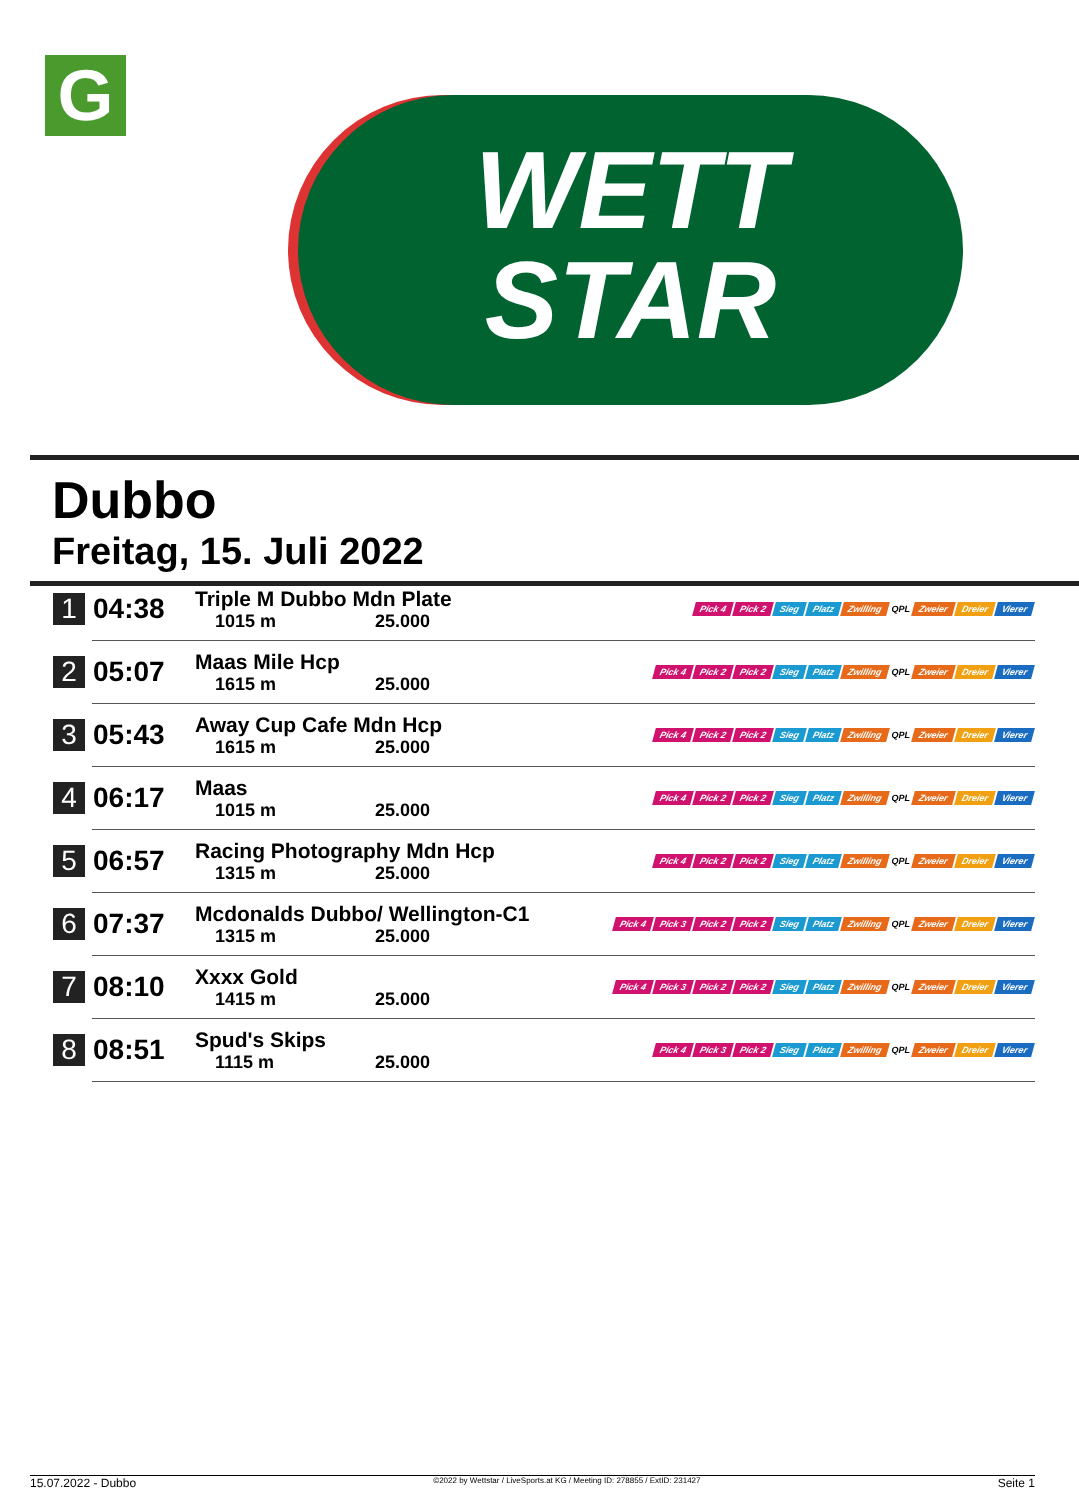G
WETT
STAR
Dubbo
Freitag, 15. Juli 2022
| 1 | 04:38 | Triple M Dubbo Mdn Plate 1015 m 25.000 | Pick 4 Pick 2 Sieg Platz Zwilling QPL Zweier Dreier Vierer |
| 2 | 05:07 | Maas Mile Hcp 1615 m 25.000 | Pick 4 Pick 2 Pick 2 Sieg Platz Zwilling QPL Zweier Dreier Vierer |
| 3 | 05:43 | Away Cup Cafe Mdn Hcp 1615 m 25.000 | Pick 4 Pick 2 Pick 2 Sieg Platz Zwilling QPL Zweier Dreier Vierer |
| 4 | 06:17 | Maas 1015 m 25.000 | Pick 4 Pick 2 Pick 2 Sieg Platz Zwilling QPL Zweier Dreier Vierer |
| 5 | 06:57 | Racing Photography Mdn Hcp 1315 m 25.000 | Pick 4 Pick 2 Pick 2 Sieg Platz Zwilling QPL Zweier Dreier Vierer |
| 6 | 07:37 | Mcdonalds Dubbo/ Wellington-C1 1315 m 25.000 | Pick 4 Pick 3 Pick 2 Pick 2 Sieg Platz Zwilling QPL Zweier Dreier Vierer |
| 7 | 08:10 | Xxxx Gold 1415 m 25.000 | Pick 4 Pick 3 Pick 2 Pick 2 Sieg Platz Zwilling QPL Zweier Dreier Vierer |
| 8 | 08:51 | Spud's Skips 1115 m 25.000 | Pick 4 Pick 3 Pick 2 Sieg Platz Zwilling QPL Zweier Dreier Vierer |
15.07.2022 - Dubbo ©2022 by Wettstar / LiveSports.at KG / Meeting ID: 278855 / ExtID: 231427 Seite 1